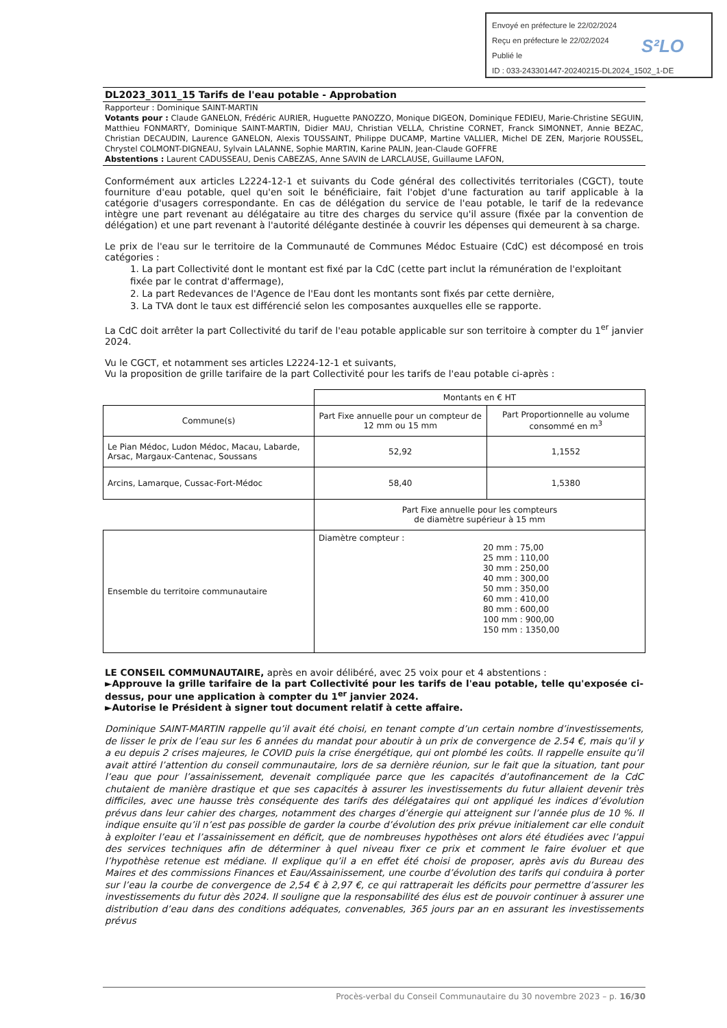Envoyé en préfecture le 22/02/2024
Reçu en préfecture le 22/02/2024
Publié le
ID : 033-243301447-20240215-DL2024_1502_1-DE
S²LO
DL2023_3011_15 Tarifs de l'eau potable - Approbation
Rapporteur : Dominique SAINT-MARTIN
Votants pour : Claude GANELON, Frédéric AURIER, Huguette PANOZZO, Monique DIGEON, Dominique FEDIEU, Marie-Christine SEGUIN, Matthieu FONMARTY, Dominique SAINT-MARTIN, Didier MAU, Christian VELLA, Christine CORNET, Franck SIMONNET, Annie BEZAC, Christian DECAUDIN, Laurence GANELON, Alexis TOUSSAINT, Philippe DUCAMP, Martine VALLIER, Michel DE ZEN, Marjorie ROUSSEL, Chrystel COLMONT-DIGNEAU, Sylvain LALANNE, Sophie MARTIN, Karine PALIN, Jean-Claude GOFFRE
Abstentions : Laurent CADUSSEAU, Denis CABEZAS, Anne SAVIN de LARCLAUSE, Guillaume LAFON,
Conformément aux articles L2224-12-1 et suivants du Code général des collectivités territoriales (CGCT), toute fourniture d'eau potable, quel qu'en soit le bénéficiaire, fait l'objet d'une facturation au tarif applicable à la catégorie d'usagers correspondante. En cas de délégation du service de l'eau potable, le tarif de la redevance intègre une part revenant au délégataire au titre des charges du service qu'il assure (fixée par la convention de délégation) et une part revenant à l'autorité délégante destinée à couvrir les dépenses qui demeurent à sa charge.
Le prix de l'eau sur le territoire de la Communauté de Communes Médoc Estuaire (CdC) est décomposé en trois catégories :
1. La part Collectivité dont le montant est fixé par la CdC (cette part inclut la rémunération de l'exploitant fixée par le contrat d'affermage),
2. La part Redevances de l'Agence de l'Eau dont les montants sont fixés par cette dernière,
3. La TVA dont le taux est différencié selon les composantes auxquelles elle se rapporte.
La CdC doit arrêter la part Collectivité du tarif de l'eau potable applicable sur son territoire à compter du 1<sup>er</sup> janvier 2024.
Vu le CGCT, et notamment ses articles L2224-12-1 et suivants,
Vu la proposition de grille tarifaire de la part Collectivité pour les tarifs de l'eau potable ci-après :
| | Montants en € HT | |
| --- | --- | --- |
| Commune(s) | Part Fixe annuelle pour un compteur de 12 mm ou 15 mm | Part Proportionnelle au volume consommé en m<sup>3</sup> |
| Le Pian Médoc, Ludon Médoc, Macau, Labarde, Arsac, Margaux-Cantenac, Soussans | 52,92 | 1,1552 |
| Arcins, Lamarque, Cussac-Fort-Médoc | 58,40 | 1,5380 |
| | Part Fixe annuelle pour les compteurs de diamètre supérieur à 15 mm | |
| Ensemble du territoire communautaire | Diamètre compteur : 20 mm : 75,00 25 mm : 110,00 30 mm : 250,00 40 mm : 300,00 50 mm : 350,00 60 mm : 410,00 80 mm : 600,00 100 mm : 900,00 150 mm : 1350,00 | |
LE CONSEIL COMMUNAUTAIRE, après en avoir délibéré, avec 25 voix pour et 4 abstentions :
►Approuve la grille tarifaire de la part Collectivité pour les tarifs de l'eau potable, telle qu'exposée ci-dessus, pour une application à compter du 1<sup>er</sup> janvier 2024.
►Autorise le Président à signer tout document relatif à cette affaire.
Dominique SAINT-MARTIN rappelle qu’il avait été choisi, en tenant compte d’un certain nombre d’investissements, de lisser le prix de l’eau sur les 6 années du mandat pour aboutir à un prix de convergence de 2.54 €, mais qu’il y a eu depuis 2 crises majeures, le COVID puis la crise énergétique, qui ont plombé les coûts. Il rappelle ensuite qu’il avait attiré l’attention du conseil communautaire, lors de sa dernière réunion, sur le fait que la situation, tant pour l’eau que pour l’assainissement, devenait compliquée parce que les capacités d’autofinancement de la CdC chutaient de manière drastique et que ses capacités à assurer les investissements du futur allaient devenir très difficiles, avec une hausse très conséquente des tarifs des délégataires qui ont appliqué les indices d’évolution prévus dans leur cahier des charges, notamment des charges d’énergie qui atteignent sur l’année plus de 10 %. Il indique ensuite qu’il n’est pas possible de garder la courbe d’évolution des prix prévue initialement car elle conduit à exploiter l’eau et l’assainissement en déficit, que de nombreuses hypothèses ont alors été étudiées avec l’appui des services techniques afin de déterminer à quel niveau fixer ce prix et comment le faire évoluer et que l’hypothèse retenue est médiane. Il explique qu’il a en effet été choisi de proposer, après avis du Bureau des Maires et des commissions Finances et Eau/Assainissement, une courbe d’évolution des tarifs qui conduira à porter sur l’eau la courbe de convergence de 2,54 € à 2,97 €, ce qui rattraperait les déficits pour permettre d’assurer les investissements du futur dès 2024. Il souligne que la responsabilité des élus est de pouvoir continuer à assurer une distribution d’eau dans des conditions adéquates, convenables, 365 jours par an en assurant les investissements prévus
Procès-verbal du Conseil Communautaire du 30 novembre 2023 – p. 16/30